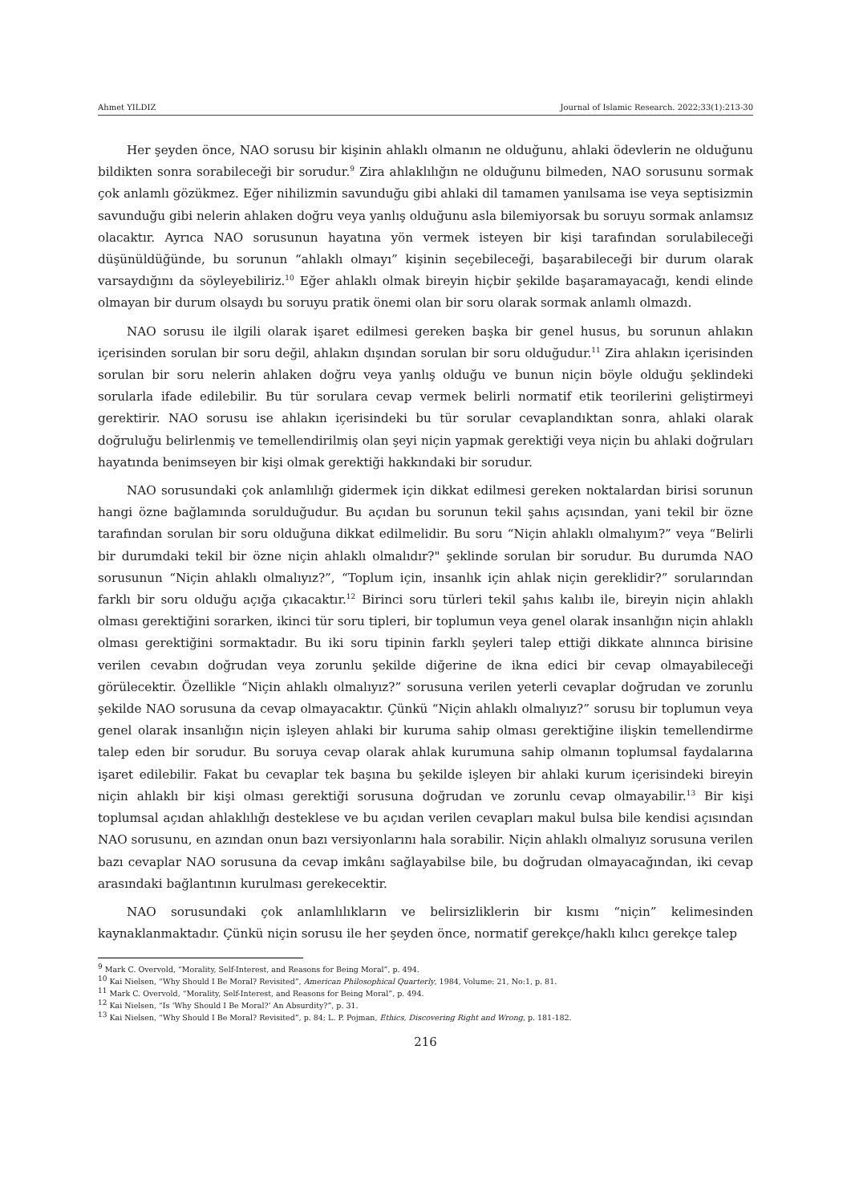Ahmet YILDIZ Journal of Islamic Research. 2022;33(1):213-30
Her şeyden önce, NAO sorusu bir kişinin ahlaklı olmanın ne olduğunu, ahlaki ödevlerin ne olduğunu bildikten sonra sorabileceği bir sorudur.<sup>9</sup> Zira ahlaklılığın ne olduğunu bilmeden, NAO sorusunu sormak çok anlamlı gözükmez. Eğer nihilizmin savunduğu gibi ahlaki dil tamamen yanılsama ise veya septisizmin savunduğu gibi nelerin ahlaken doğru veya yanlış olduğunu asla bilemiyorsak bu soruyu sormak anlamsız olacaktır. Ayrıca NAO sorusunun hayatına yön vermek isteyen bir kişi tarafından sorulabileceği düşünüldüğünde, bu sorunun “ahlaklı olmayı” kişinin seçebileceği, başarabileceği bir durum olarak varsaydığını da söyleyebiliriz.<sup>10</sup> Eğer ahlaklı olmak bireyin hiçbir şekilde başaramayacağı, kendi elinde olmayan bir durum olsaydı bu soruyu pratik önemi olan bir soru olarak sormak anlamlı olmazdı.
NAO sorusu ile ilgili olarak işaret edilmesi gereken başka bir genel husus, bu sorunun ahlakın içerisinden sorulan bir soru değil, ahlakın dışından sorulan bir soru olduğudur.<sup>11</sup> Zira ahlakın içerisinden sorulan bir soru nelerin ahlaken doğru veya yanlış olduğu ve bunun niçin böyle olduğu şeklindeki sorularla ifade edilebilir. Bu tür sorulara cevap vermek belirli normatif etik teorilerini geliştirmeyi gerektirir. NAO sorusu ise ahlakın içerisindeki bu tür sorular cevaplandıktan sonra, ahlaki olarak doğruluğu belirlenmiş ve temellendirilmiş olan şeyi niçin yapmak gerektiği veya niçin bu ahlaki doğruları hayatında benimseyen bir kişi olmak gerektiği hakkındaki bir sorudur.
NAO sorusundaki çok anlamlılığı gidermek için dikkat edilmesi gereken noktalardan birisi sorunun hangi özne bağlamında sorulduğudur. Bu açıdan bu sorunun tekil şahıs açısından, yani tekil bir özne tarafından sorulan bir soru olduğuna dikkat edilmelidir. Bu soru “Niçin ahlaklı olmalıyım?” veya “Belirli bir durumdaki tekil bir özne niçin ahlaklı olmalıdır?" şeklinde sorulan bir sorudur. Bu durumda NAO sorusunun “Niçin ahlaklı olmalıyız?”, “Toplum için, insanlık için ahlak niçin gereklidir?” sorularından farklı bir soru olduğu açığa çıkacaktır.<sup>12</sup> Birinci soru türleri tekil şahıs kalıbı ile, bireyin niçin ahlaklı olması gerektiğini sorarken, ikinci tür soru tipleri, bir toplumun veya genel olarak insanlığın niçin ahlaklı olması gerektiğini sormaktadır. Bu iki soru tipinin farklı şeyleri talep ettiği dikkate alınınca birisine verilen cevabın doğrudan veya zorunlu şekilde diğerine de ikna edici bir cevap olmayabileceği görülecektir. Özellikle “Niçin ahlaklı olmalıyız?” sorusuna verilen yeterli cevaplar doğrudan ve zorunlu şekilde NAO sorusuna da cevap olmayacaktır. Çünkü “Niçin ahlaklı olmalıyız?” sorusu bir toplumun veya genel olarak insanlığın niçin işleyen ahlaki bir kuruma sahip olması gerektiğine ilişkin temellendirme talep eden bir sorudur. Bu soruya cevap olarak ahlak kurumuna sahip olmanın toplumsal faydalarına işaret edilebilir. Fakat bu cevaplar tek başına bu şekilde işleyen bir ahlaki kurum içerisindeki bireyin niçin ahlaklı bir kişi olması gerektiği sorusuna doğrudan ve zorunlu cevap olmayabilir.<sup>13</sup> Bir kişi toplumsal açıdan ahlaklılığı desteklese ve bu açıdan verilen cevapları makul bulsa bile kendisi açısından NAO sorusunu, en azından onun bazı versiyonlarını hala sorabilir. Niçin ahlaklı olmalıyız sorusuna verilen bazı cevaplar NAO sorusuna da cevap imkânı sağlayabilse bile, bu doğrudan olmayacağından, iki cevap arasındaki bağlantının kurulması gerekecektir.
NAO sorusundaki çok anlamlılıkların ve belirsizliklerin bir kısmı “niçin” kelimesinden kaynaklanmaktadır. Çünkü niçin sorusu ile her şeyden önce, normatif gerekçe/haklı kılıcı gerekçe talep
<sup>9</sup> Mark C. Overvold, “Morality, Self-Interest, and Reasons for Being Moral”, p. 494.
<sup>10</sup> Kai Nielsen, “Why Should I Be Moral? Revisited”, American Philosophical Quarterly, 1984, Volume: 21, No:1, p. 81.
<sup>11</sup> Mark C. Overvold, “Morality, Self-Interest, and Reasons for Being Moral”, p. 494.
<sup>12</sup> Kai Nielsen, “Is ‘Why Should I Be Moral?’ An Absurdity?”, p. 31.
<sup>13</sup> Kai Nielsen, “Why Should I Be Moral? Revisited”, p. 84; L. P. Pojman, Ethics, Discovering Right and Wrong, p. 181-182.
216